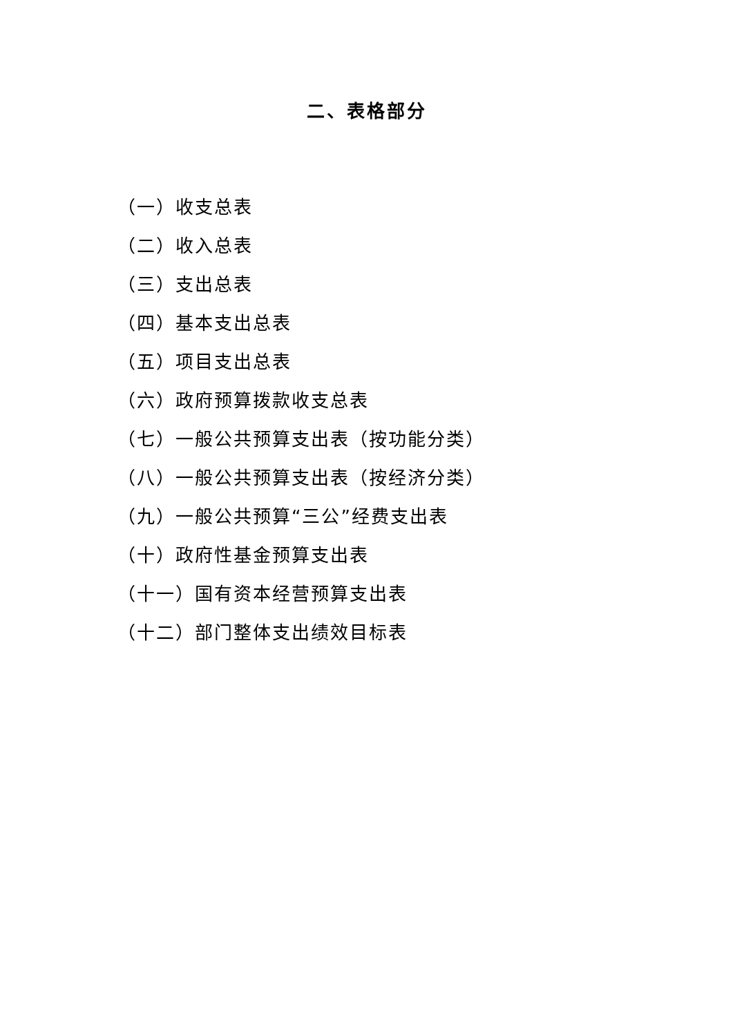二、表格部分
（一）收支总表
（二）收入总表
（三）支出总表
（四）基本支出总表
（五）项目支出总表
（六）政府预算拨款收支总表
（七）一般公共预算支出表（按功能分类）
（八）一般公共预算支出表（按经济分类）
（九）一般公共预算“三公”经费支出表
（十）政府性基金预算支出表
（十一）国有资本经营预算支出表
（十二）部门整体支出绩效目标表